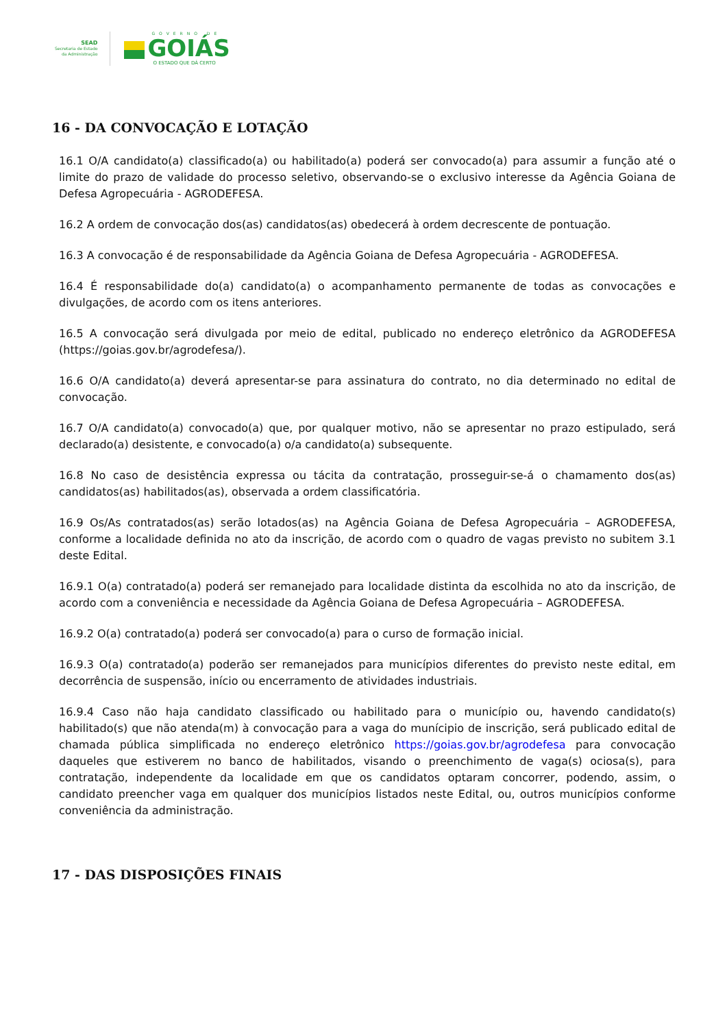SEAD
Secretaria de Estado
da Administração
GOVERNO DE
GOIÁS
O ESTADO QUE DÁ CERTO
16 - DA CONVOCAÇÃO E LOTAÇÃO
16.1 O/A candidato(a) classificado(a) ou habilitado(a) poderá ser convocado(a) para assumir a função até o limite do prazo de validade do processo seletivo, observando-se o exclusivo interesse da Agência Goiana de Defesa Agropecuária - AGRODEFESA.
16.2 A ordem de convocação dos(as) candidatos(as) obedecerá à ordem decrescente de pontuação.
16.3 A convocação é de responsabilidade da Agência Goiana de Defesa Agropecuária - AGRODEFESA.
16.4 É responsabilidade do(a) candidato(a) o acompanhamento permanente de todas as convocações e divulgações, de acordo com os itens anteriores.
16.5 A convocação será divulgada por meio de edital, publicado no endereço eletrônico da AGRODEFESA (https://goias.gov.br/agrodefesa/).
16.6 O/A candidato(a) deverá apresentar-se para assinatura do contrato, no dia determinado no edital de convocação.
16.7 O/A candidato(a) convocado(a) que, por qualquer motivo, não se apresentar no prazo estipulado, será declarado(a) desistente, e convocado(a) o/a candidato(a) subsequente.
16.8 No caso de desistência expressa ou tácita da contratação, prosseguir-se-á o chamamento dos(as) candidatos(as) habilitados(as), observada a ordem classificatória.
16.9 Os/As contratados(as) serão lotados(as) na Agência Goiana de Defesa Agropecuária – AGRODEFESA, conforme a localidade definida no ato da inscrição, de acordo com o quadro de vagas previsto no subitem 3.1 deste Edital.
16.9.1 O(a) contratado(a) poderá ser remanejado para localidade distinta da escolhida no ato da inscrição, de acordo com a conveniência e necessidade da Agência Goiana de Defesa Agropecuária – AGRODEFESA.
16.9.2 O(a) contratado(a) poderá ser convocado(a) para o curso de formação inicial.
16.9.3 O(a) contratado(a) poderão ser remanejados para municípios diferentes do previsto neste edital, em decorrência de suspensão, início ou encerramento de atividades industriais.
16.9.4 Caso não haja candidato classificado ou habilitado para o município ou, havendo candidato(s) habilitado(s) que não atenda(m) à convocação para a vaga do munícipio de inscrição, será publicado edital de chamada pública simplificada no endereço eletrônico https://goias.gov.br/agrodefesa para convocação daqueles que estiverem no banco de habilitados, visando o preenchimento de vaga(s) ociosa(s), para contratação, independente da localidade em que os candidatos optaram concorrer, podendo, assim, o candidato preencher vaga em qualquer dos municípios listados neste Edital, ou, outros municípios conforme conveniência da administração.
17 - DAS DISPOSIÇÕES FINAIS